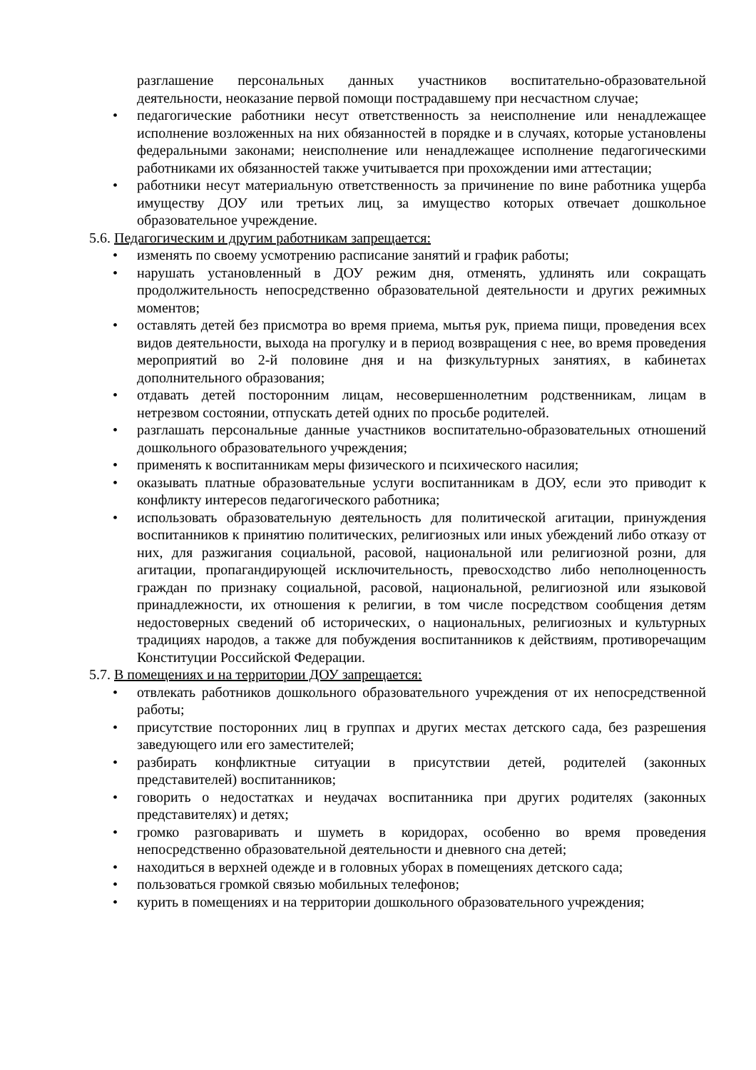разглашение персональных данных участников воспитательно-образовательной деятельности, неоказание первой помощи пострадавшему при несчастном случае;
• педагогические работники несут ответственность за неисполнение или ненадлежащее исполнение возложенных на них обязанностей в порядке и в случаях, которые установлены федеральными законами; неисполнение или ненадлежащее исполнение педагогическими работниками их обязанностей также учитывается при прохождении ими аттестации;
• работники несут материальную ответственность за причинение по вине работника ущерба имуществу ДОУ или третьих лиц, за имущество которых отвечает дошкольное образовательное учреждение.
5.6. Педагогическим и другим работникам запрещается:
• изменять по своему усмотрению расписание занятий и график работы;
• нарушать установленный в ДОУ режим дня, отменять, удлинять или сокращать продолжительность непосредственно образовательной деятельности и других режимных моментов;
• оставлять детей без присмотра во время приема, мытья рук, приема пищи, проведения всех видов деятельности, выхода на прогулку и в период возвращения с нее, во время проведения мероприятий во 2-й половине дня и на физкультурных занятиях, в кабинетах дополнительного образования;
• отдавать детей посторонним лицам, несовершеннолетним родственникам, лицам в нетрезвом состоянии, отпускать детей одних по просьбе родителей.
• разглашать персональные данные участников воспитательно-образовательных отношений дошкольного образовательного учреждения;
• применять к воспитанникам меры физического и психического насилия;
• оказывать платные образовательные услуги воспитанникам в ДОУ, если это приводит к конфликту интересов педагогического работника;
• использовать образовательную деятельность для политической агитации, принуждения воспитанников к принятию политических, религиозных или иных убеждений либо отказу от них, для разжигания социальной, расовой, национальной или религиозной розни, для агитации, пропагандирующей исключительность, превосходство либо неполноценность граждан по признаку социальной, расовой, национальной, религиозной или языковой принадлежности, их отношения к религии, в том числе посредством сообщения детям недостоверных сведений об исторических, о национальных, религиозных и культурных традициях народов, а также для побуждения воспитанников к действиям, противоречащим Конституции Российской Федерации.
5.7. В помещениях и на территории ДОУ запрещается:
• отвлекать работников дошкольного образовательного учреждения от их непосредственной работы;
• присутствие посторонних лиц в группах и других местах детского сада, без разрешения заведующего или его заместителей;
• разбирать конфликтные ситуации в присутствии детей, родителей (законных представителей) воспитанников;
• говорить о недостатках и неудачах воспитанника при других родителях (законных представителях) и детях;
• громко разговаривать и шуметь в коридорах, особенно во время проведения непосредственно образовательной деятельности и дневного сна детей;
• находиться в верхней одежде и в головных уборах в помещениях детского сада;
• пользоваться громкой связью мобильных телефонов;
• курить в помещениях и на территории дошкольного образовательного учреждения;